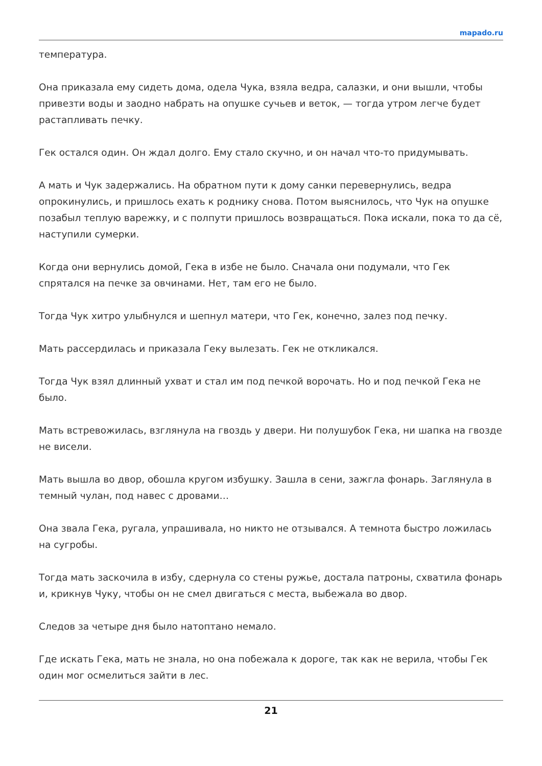mapado.ru
температура.
Она приказала ему сидеть дома, одела Чука, взяла ведра, салазки, и они вышли, чтобы привезти воды и заодно набрать на опушке сучьев и веток, — тогда утром легче будет растапливать печку.
Гек остался один. Он ждал долго. Ему стало скучно, и он начал что-то придумывать.
А мать и Чук задержались. На обратном пути к дому санки перевернулись, ведра опрокинулись, и пришлось ехать к роднику снова. Потом выяснилось, что Чук на опушке позабыл теплую варежку, и с полпути пришлось возвращаться. Пока искали, пока то да сё, наступили сумерки.
Когда они вернулись домой, Гека в избе не было. Сначала они подумали, что Гек спрятался на печке за овчинами. Нет, там его не было.
Тогда Чук хитро улыбнулся и шепнул матери, что Гек, конечно, залез под печку.
Мать рассердилась и приказала Геку вылезать. Гек не откликался.
Тогда Чук взял длинный ухват и стал им под печкой ворочать. Но и под печкой Гека не было.
Мать встревожилась, взглянула на гвоздь у двери. Ни полушубок Гека, ни шапка на гвозде не висели.
Мать вышла во двор, обошла кругом избушку. Зашла в сени, зажгла фонарь. Заглянула в темный чулан, под навес с дровами…
Она звала Гека, ругала, упрашивала, но никто не отзывался. А темнота быстро ложилась на сугробы.
Тогда мать заскочила в избу, сдернула со стены ружье, достала патроны, схватила фонарь и, крикнув Чуку, чтобы он не смел двигаться с места, выбежала во двор.
Следов за четыре дня было натоптано немало.
Где искать Гека, мать не знала, но она побежала к дороге, так как не верила, чтобы Гек один мог осмелиться зайти в лес.
21